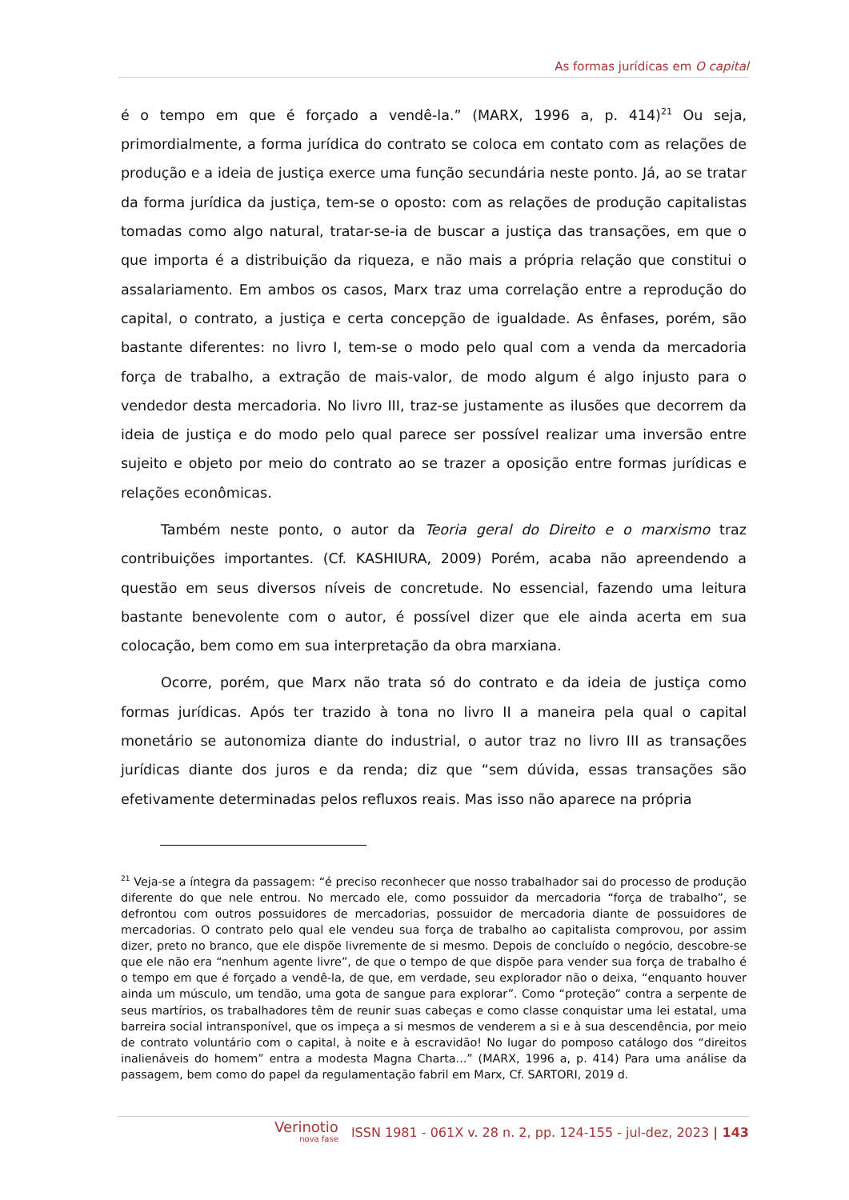As formas jurídicas em O capital
é o tempo em que é forçado a vendê-la.” (MARX, 1996 a, p. 414)<sup>21</sup> Ou seja, primordialmente, a forma jurídica do contrato se coloca em contato com as relações de produção e a ideia de justiça exerce uma função secundária neste ponto. Já, ao se tratar da forma jurídica da justiça, tem-se o oposto: com as relações de produção capitalistas tomadas como algo natural, tratar-se-ia de buscar a justiça das transações, em que o que importa é a distribuição da riqueza, e não mais a própria relação que constitui o assalariamento. Em ambos os casos, Marx traz uma correlação entre a reprodução do capital, o contrato, a justiça e certa concepção de igualdade. As ênfases, porém, são bastante diferentes: no livro I, tem-se o modo pelo qual com a venda da mercadoria força de trabalho, a extração de mais-valor, de modo algum é algo injusto para o vendedor desta mercadoria. No livro III, traz-se justamente as ilusões que decorrem da ideia de justiça e do modo pelo qual parece ser possível realizar uma inversão entre sujeito e objeto por meio do contrato ao se trazer a oposição entre formas jurídicas e relações econômicas.
Também neste ponto, o autor da Teoria geral do Direito e o marxismo traz contribuições importantes. (Cf. KASHIURA, 2009) Porém, acaba não apreendendo a questão em seus diversos níveis de concretude. No essencial, fazendo uma leitura bastante benevolente com o autor, é possível dizer que ele ainda acerta em sua colocação, bem como em sua interpretação da obra marxiana.
Ocorre, porém, que Marx não trata só do contrato e da ideia de justiça como formas jurídicas. Após ter trazido à tona no livro II a maneira pela qual o capital monetário se autonomiza diante do industrial, o autor traz no livro III as transações jurídicas diante dos juros e da renda; diz que “sem dúvida, essas transações são efetivamente determinadas pelos refluxos reais. Mas isso não aparece na própria
<sup>21</sup> Veja-se a íntegra da passagem: “é preciso reconhecer que nosso trabalhador sai do processo de produção diferente do que nele entrou. No mercado ele, como possuidor da mercadoria “força de trabalho”, se defrontou com outros possuidores de mercadorias, possuidor de mercadoria diante de possuidores de mercadorias. O contrato pelo qual ele vendeu sua força de trabalho ao capitalista comprovou, por assim dizer, preto no branco, que ele dispõe livremente de si mesmo. Depois de concluído o negócio, descobre-se que ele não era “nenhum agente livre”, de que o tempo de que dispõe para vender sua força de trabalho é o tempo em que é forçado a vendê-la, de que, em verdade, seu explorador não o deixa, “enquanto houver ainda um músculo, um tendão, uma gota de sangue para explorar”. Como “proteção” contra a serpente de seus martírios, os trabalhadores têm de reunir suas cabeças e como classe conquistar uma lei estatal, uma barreira social intransponível, que os impeça a si mesmos de venderem a si e à sua descendência, por meio de contrato voluntário com o capital, à noite e à escravidão! No lugar do pomposo catálogo dos “direitos inalienáveis do homem” entra a modesta Magna Charta...” (MARX, 1996 a, p. 414) Para uma análise da passagem, bem como do papel da regulamentação fabril em Marx, Cf. SARTORI, 2019 d.
Verinotio nova fase ISSN 1981 - 061X v. 28 n. 2, pp. 124-155 - jul-dez, 2023 | 143